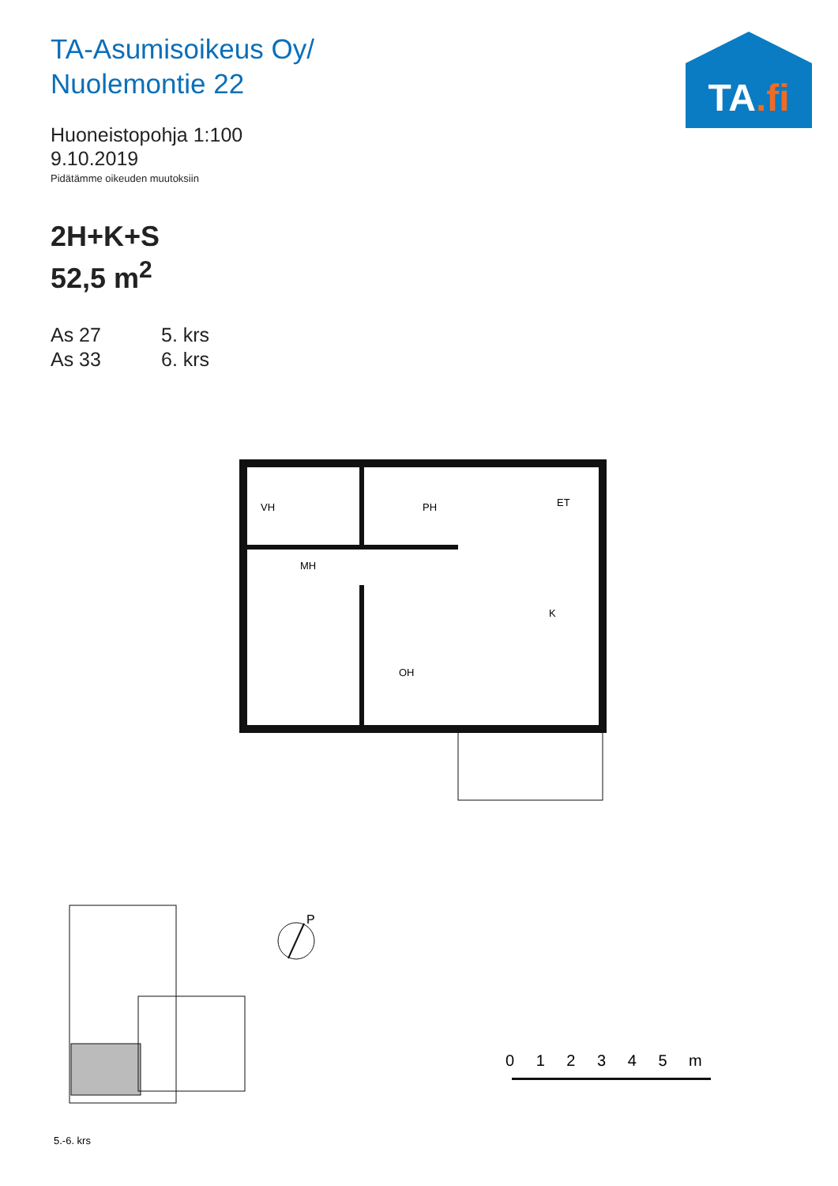TA-Asumisoikeus Oy/
Nuolemontie 22
TA.fi
Huoneistopohja 1:100
9.10.2019
Pidätämme oikeuden muutoksiin
2H+K+S
52,5 m<sup>2</sup>
As 27 5. krs
As 33 6. krs
VH
PH
MH
ET
K
OH
P
0 1 2 3 4 5 m
5.-6. krs